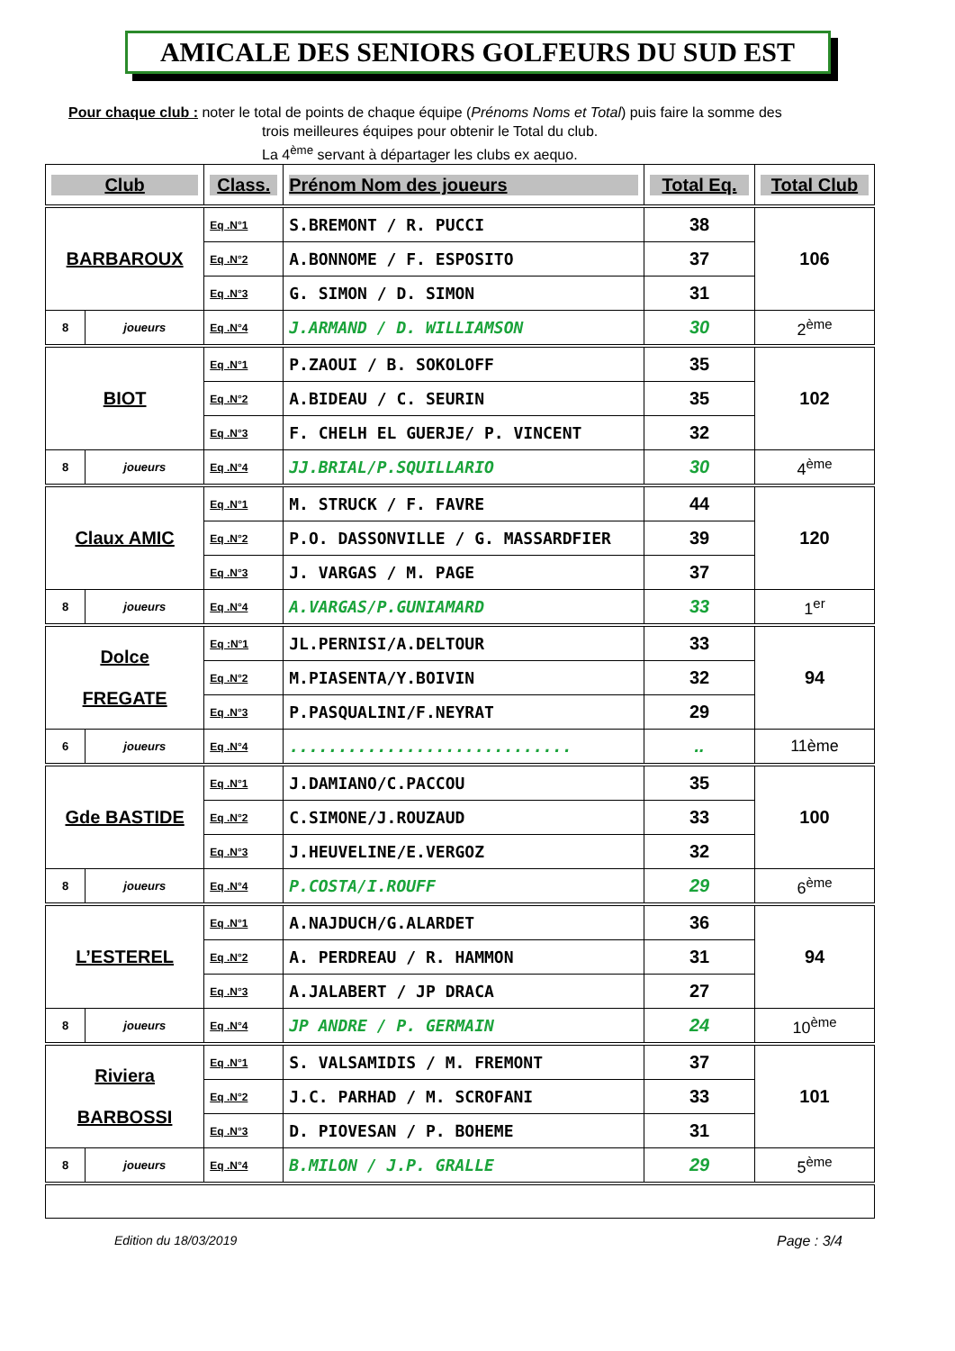AMICALE DES SENIORS GOLFEURS DU SUD EST
Pour chaque club : noter le total de points de chaque équipe (Prénoms Noms et Total) puis faire la somme des
trois meilleures équipes pour obtenir le Total du club.
La 4<sup>ème</sup> servant à départager les clubs ex aequo.
| Club | | Class. | Prénom Nom des joueurs | Total Eq. | Total Club |
| --- | --- | --- | --- | --- | --- |
| BARBAROUX | | Eq .N°1 | S.BREMONT / R. PUCCI | 38 | 106 |
| | | Eq .N°2 | A.BONNOME / F. ESPOSITO | 37 | |
| | | Eq .N°3 | G. SIMON / D. SIMON | 31 | |
| 8 | joueurs | Eq .N°4 | J.ARMAND / D. WILLIAMSON | 30 | 2<sup>ème</sup> |
| BIOT | | Eq .N°1 | P.ZAOUI / B. SOKOLOFF | 35 | 102 |
| | | Eq .N°2 | A.BIDEAU / C. SEURIN | 35 | |
| | | Eq .N°3 | F. CHELH EL GUERJE/ P. VINCENT | 32 | |
| 8 | joueurs | Eq .N°4 | JJ.BRIAL/P.SQUILLARIO | 30 | 4<sup>ème</sup> |
| Claux AMIC | | Eq .N°1 | M. STRUCK / F. FAVRE | 44 | 120 |
| | | Eq .N°2 | P.O. DASSONVILLE / G. MASSARDFIER | 39 | |
| | | Eq .N°3 | J. VARGAS / M. PAGE | 37 | |
| 8 | joueurs | Eq .N°4 | A.VARGAS/P.GUNIAMARD | 33 | 1<sup>er</sup> |
| Dolce FREGATE | | Eq :N°1 | JL.PERNISI/A.DELTOUR | 33 | 94 |
| | | Eq .N°2 | M.PIASENTA/Y.BOIVIN | 32 | |
| | | Eq .N°3 | P.PASQUALINI/F.NEYRAT | 29 | |
| 6 | joueurs | Eq .N°4 | ............................. | .. | 11ème |
| Gde BASTIDE | | Eq .N°1 | J.DAMIANO/C.PACCOU | 35 | 100 |
| | | Eq .N°2 | C.SIMONE/J.ROUZAUD | 33 | |
| | | Eq .N°3 | J.HEUVELINE/E.VERGOZ | 32 | |
| 8 | joueurs | Eq .N°4 | P.COSTA/I.ROUFF | 29 | 6<sup>ème</sup> |
| L’ESTEREL | | Eq .N°1 | A.NAJDUCH/G.ALARDET | 36 | 94 |
| | | Eq .N°2 | A. PERDREAU / R. HAMMON | 31 | |
| | | Eq .N°3 | A.JALABERT / JP DRACA | 27 | |
| 8 | joueurs | Eq .N°4 | JP ANDRE / P. GERMAIN | 24 | 10<sup>ème</sup> |
| Riviera BARBOSSI | | Eq .N°1 | S. VALSAMIDIS / M. FREMONT | 37 | 101 |
| | | Eq .N°2 | J.C. PARHAD / M. SCROFANI | 33 | |
| | | Eq .N°3 | D. PIOVESAN / P. BOHEME | 31 | |
| 8 | joueurs | Eq .N°4 | B.MILON / J.P. GRALLE | 29 | 5<sup>ème</sup> |
Edition du 18/03/2019 Page : 3/4